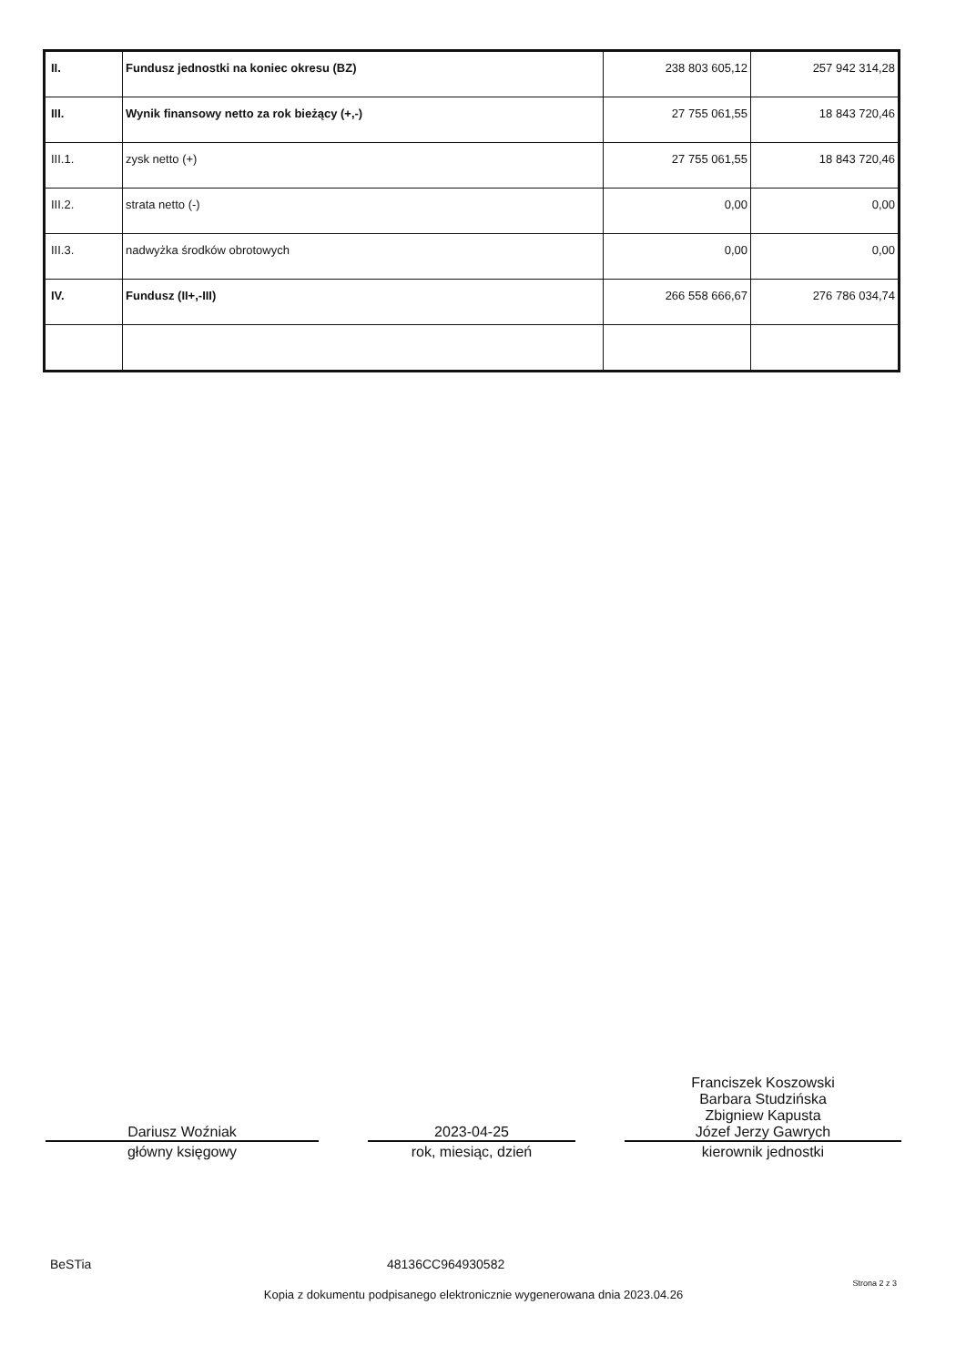| II. | Fundusz jednostki na koniec okresu (BZ) | 238 803 605,12 | 257 942 314,28 |
| III. | Wynik finansowy netto za rok bieżący (+,-) | 27 755 061,55 | 18 843 720,46 |
| III.1. | zysk netto (+) | 27 755 061,55 | 18 843 720,46 |
| III.2. | strata netto (-) | 0,00 | 0,00 |
| III.3. | nadwyżka środków obrotowych | 0,00 | 0,00 |
| IV. | Fundusz (II+,-III) | 266 558 666,67 | 276 786 034,74 |
Dariusz Woźniak
główny księgowy
2023-04-25
rok, miesiąc, dzień
Franciszek Koszowski
Barbara Studzińska
Zbigniew Kapusta
Józef Jerzy Gawrych
kierownik jednostki
BeSTia 48136CC964930582
Strona 2 z 3
Kopia z dokumentu podpisanego elektronicznie wygenerowana dnia 2023.04.26